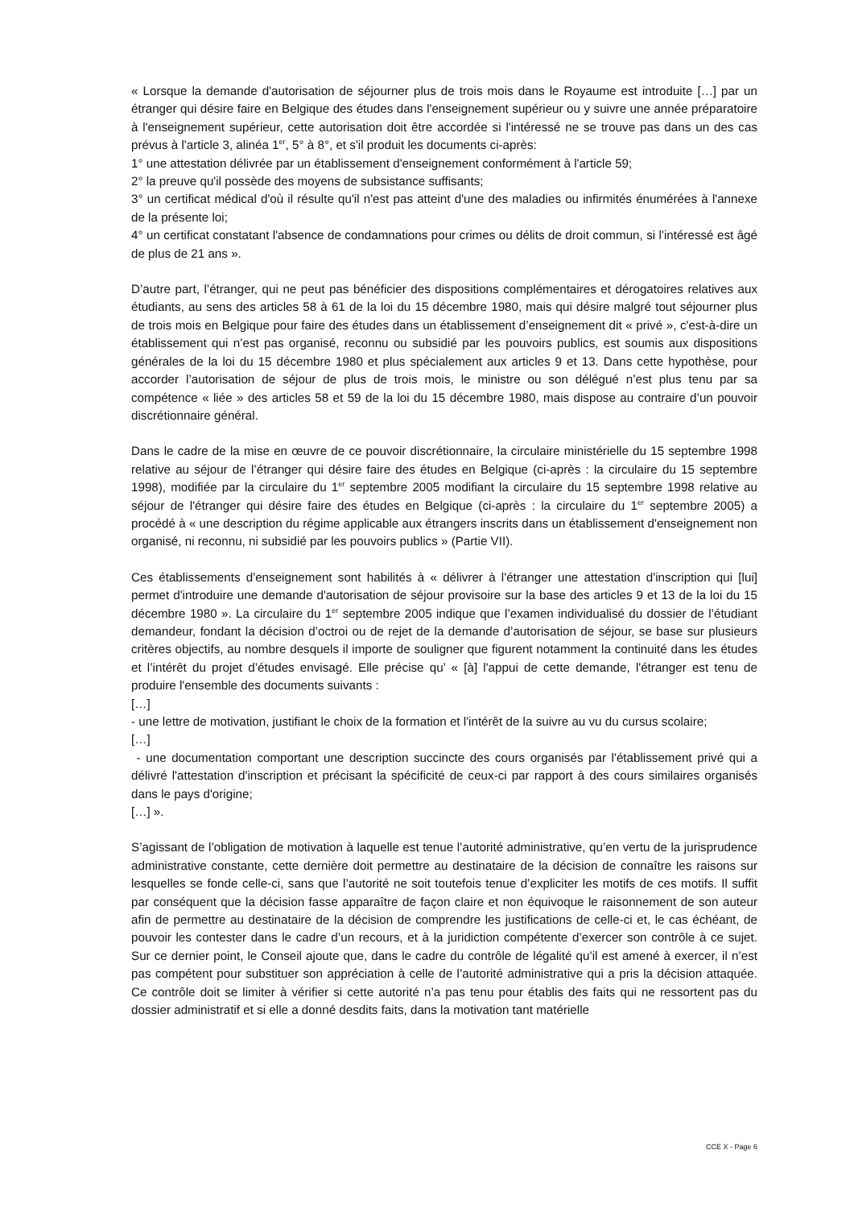« Lorsque la demande d'autorisation de séjourner plus de trois mois dans le Royaume est introduite […] par un étranger qui désire faire en Belgique des études dans l'enseignement supérieur ou y suivre une année préparatoire à l'enseignement supérieur, cette autorisation doit être accordée si l'intéressé ne se trouve pas dans un des cas prévus à l'article 3, alinéa 1<sup>er</sup>, 5° à 8°, et s'il produit les documents ci-après:
1° une attestation délivrée par un établissement d'enseignement conformément à l'article 59;
2° la preuve qu'il possède des moyens de subsistance suffisants;
3° un certificat médical d'où il résulte qu'il n'est pas atteint d'une des maladies ou infirmités énumérées à l'annexe de la présente loi;
4° un certificat constatant l'absence de condamnations pour crimes ou délits de droit commun, si l'intéressé est âgé de plus de 21 ans ».
D’autre part, l’étranger, qui ne peut pas bénéficier des dispositions complémentaires et dérogatoires relatives aux étudiants, au sens des articles 58 à 61 de la loi du 15 décembre 1980, mais qui désire malgré tout séjourner plus de trois mois en Belgique pour faire des études dans un établissement d’enseignement dit « privé », c'est-à-dire un établissement qui n’est pas organisé, reconnu ou subsidié par les pouvoirs publics, est soumis aux dispositions générales de la loi du 15 décembre 1980 et plus spécialement aux articles 9 et 13. Dans cette hypothèse, pour accorder l’autorisation de séjour de plus de trois mois, le ministre ou son délégué n’est plus tenu par sa compétence « liée » des articles 58 et 59 de la loi du 15 décembre 1980, mais dispose au contraire d’un pouvoir discrétionnaire général.
Dans le cadre de la mise en œuvre de ce pouvoir discrétionnaire, la circulaire ministérielle du 15 septembre 1998 relative au séjour de l’étranger qui désire faire des études en Belgique (ci-après : la circulaire du 15 septembre 1998), modifiée par la circulaire du 1<sup>er</sup> septembre 2005 modifiant la circulaire du 15 septembre 1998 relative au séjour de l'étranger qui désire faire des études en Belgique (ci-après : la circulaire du 1<sup>er</sup> septembre 2005) a procédé à « une description du régime applicable aux étrangers inscrits dans un établissement d'enseignement non organisé, ni reconnu, ni subsidié par les pouvoirs publics » (Partie VII).
Ces établissements d'enseignement sont habilités à « délivrer à l'étranger une attestation d'inscription qui [lui] permet d'introduire une demande d'autorisation de séjour provisoire sur la base des articles 9 et 13 de la loi du 15 décembre 1980 ». La circulaire du 1<sup>er</sup> septembre 2005 indique que l’examen individualisé du dossier de l’étudiant demandeur, fondant la décision d’octroi ou de rejet de la demande d’autorisation de séjour, se base sur plusieurs critères objectifs, au nombre desquels il importe de souligner que figurent notamment la continuité dans les études et l’intérêt du projet d’études envisagé. Elle précise qu’ « [à] l'appui de cette demande, l'étranger est tenu de produire l'ensemble des documents suivants :
[…]
- une lettre de motivation, justifiant le choix de la formation et l'intérêt de la suivre au vu du cursus scolaire;
[…]
- une documentation comportant une description succincte des cours organisés par l'établissement privé qui a délivré l'attestation d'inscription et précisant la spécificité de ceux-ci par rapport à des cours similaires organisés dans le pays d'origine;
[…] ».
S’agissant de l’obligation de motivation à laquelle est tenue l’autorité administrative, qu’en vertu de la jurisprudence administrative constante, cette dernière doit permettre au destinataire de la décision de connaître les raisons sur lesquelles se fonde celle-ci, sans que l’autorité ne soit toutefois tenue d’expliciter les motifs de ces motifs. Il suffit par conséquent que la décision fasse apparaître de façon claire et non équivoque le raisonnement de son auteur afin de permettre au destinataire de la décision de comprendre les justifications de celle-ci et, le cas échéant, de pouvoir les contester dans le cadre d’un recours, et à la juridiction compétente d’exercer son contrôle à ce sujet. Sur ce dernier point, le Conseil ajoute que, dans le cadre du contrôle de légalité qu’il est amené à exercer, il n’est pas compétent pour substituer son appréciation à celle de l’autorité administrative qui a pris la décision attaquée. Ce contrôle doit se limiter à vérifier si cette autorité n’a pas tenu pour établis des faits qui ne ressortent pas du dossier administratif et si elle a donné desdits faits, dans la motivation tant matérielle
CCE X - Page 6